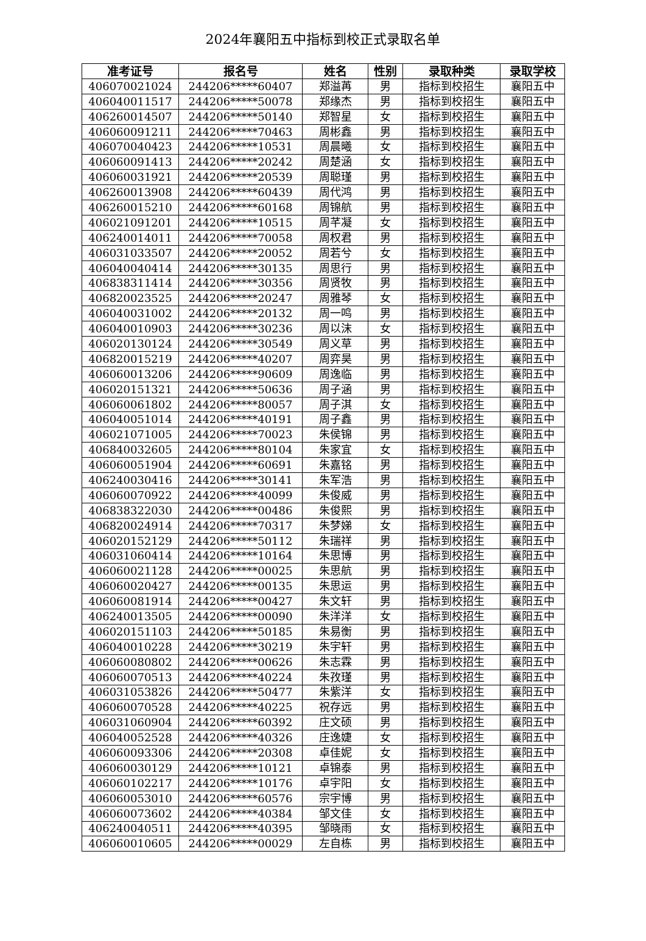2024年襄阳五中指标到校正式录取名单
| 准考证号 | 报名号 | 姓名 | 性别 | 录取种类 | 录取学校 |
| --- | --- | --- | --- | --- | --- |
| 406070021024 | 244206*****60407 | 郑溢苒 | 男 | 指标到校招生 | 襄阳五中 |
| 406040011517 | 244206*****50078 | 郑缘杰 | 男 | 指标到校招生 | 襄阳五中 |
| 406260014507 | 244206*****50140 | 郑智星 | 女 | 指标到校招生 | 襄阳五中 |
| 406060091211 | 244206*****70463 | 周彬鑫 | 男 | 指标到校招生 | 襄阳五中 |
| 406070040423 | 244206*****10531 | 周晨曦 | 女 | 指标到校招生 | 襄阳五中 |
| 406060091413 | 244206*****20242 | 周楚涵 | 女 | 指标到校招生 | 襄阳五中 |
| 406060031921 | 244206*****20539 | 周聪瑾 | 男 | 指标到校招生 | 襄阳五中 |
| 406260013908 | 244206*****60439 | 周代鸿 | 男 | 指标到校招生 | 襄阳五中 |
| 406260015210 | 244206*****60168 | 周锦航 | 男 | 指标到校招生 | 襄阳五中 |
| 406021091201 | 244206*****10515 | 周芊凝 | 女 | 指标到校招生 | 襄阳五中 |
| 406240014011 | 244206*****70058 | 周权君 | 男 | 指标到校招生 | 襄阳五中 |
| 406031033507 | 244206*****20052 | 周若兮 | 女 | 指标到校招生 | 襄阳五中 |
| 406040040414 | 244206*****30135 | 周思行 | 男 | 指标到校招生 | 襄阳五中 |
| 406838311414 | 244206*****30356 | 周贤牧 | 男 | 指标到校招生 | 襄阳五中 |
| 406820023525 | 244206*****20247 | 周雅琴 | 女 | 指标到校招生 | 襄阳五中 |
| 406040031002 | 244206*****20132 | 周一鸣 | 男 | 指标到校招生 | 襄阳五中 |
| 406040010903 | 244206*****30236 | 周以沫 | 女 | 指标到校招生 | 襄阳五中 |
| 406020130124 | 244206*****30549 | 周义草 | 男 | 指标到校招生 | 襄阳五中 |
| 406820015219 | 244206*****40207 | 周弈昊 | 男 | 指标到校招生 | 襄阳五中 |
| 406060013206 | 244206*****90609 | 周逸临 | 男 | 指标到校招生 | 襄阳五中 |
| 406020151321 | 244206*****50636 | 周子涵 | 男 | 指标到校招生 | 襄阳五中 |
| 406060061802 | 244206*****80057 | 周子淇 | 女 | 指标到校招生 | 襄阳五中 |
| 406040051014 | 244206*****40191 | 周子鑫 | 男 | 指标到校招生 | 襄阳五中 |
| 406021071005 | 244206*****70023 | 朱侯锦 | 男 | 指标到校招生 | 襄阳五中 |
| 406840032605 | 244206*****80104 | 朱家宜 | 女 | 指标到校招生 | 襄阳五中 |
| 406060051904 | 244206*****60691 | 朱嘉铭 | 男 | 指标到校招生 | 襄阳五中 |
| 406240030416 | 244206*****30141 | 朱军浩 | 男 | 指标到校招生 | 襄阳五中 |
| 406060070922 | 244206*****40099 | 朱俊威 | 男 | 指标到校招生 | 襄阳五中 |
| 406838322030 | 244206*****00486 | 朱俊熙 | 男 | 指标到校招生 | 襄阳五中 |
| 406820024914 | 244206*****70317 | 朱梦娣 | 女 | 指标到校招生 | 襄阳五中 |
| 406020152129 | 244206*****50112 | 朱瑞祥 | 男 | 指标到校招生 | 襄阳五中 |
| 406031060414 | 244206*****10164 | 朱思博 | 男 | 指标到校招生 | 襄阳五中 |
| 406060021128 | 244206*****00025 | 朱思航 | 男 | 指标到校招生 | 襄阳五中 |
| 406060020427 | 244206*****00135 | 朱思运 | 男 | 指标到校招生 | 襄阳五中 |
| 406060081914 | 244206*****00427 | 朱文轩 | 男 | 指标到校招生 | 襄阳五中 |
| 406240013505 | 244206*****00090 | 朱洋洋 | 女 | 指标到校招生 | 襄阳五中 |
| 406020151103 | 244206*****50185 | 朱易衡 | 男 | 指标到校招生 | 襄阳五中 |
| 406040010228 | 244206*****30219 | 朱宇轩 | 男 | 指标到校招生 | 襄阳五中 |
| 406060080802 | 244206*****00626 | 朱志霖 | 男 | 指标到校招生 | 襄阳五中 |
| 406060070513 | 244206*****40224 | 朱孜瑾 | 男 | 指标到校招生 | 襄阳五中 |
| 406031053826 | 244206*****50477 | 朱紫洋 | 女 | 指标到校招生 | 襄阳五中 |
| 406060070528 | 244206*****40225 | 祝存远 | 男 | 指标到校招生 | 襄阳五中 |
| 406031060904 | 244206*****60392 | 庄文硕 | 男 | 指标到校招生 | 襄阳五中 |
| 406040052528 | 244206*****40326 | 庄逸婕 | 女 | 指标到校招生 | 襄阳五中 |
| 406060093306 | 244206*****20308 | 卓佳妮 | 女 | 指标到校招生 | 襄阳五中 |
| 406060030129 | 244206*****10121 | 卓锦泰 | 男 | 指标到校招生 | 襄阳五中 |
| 406060102217 | 244206*****10176 | 卓宇阳 | 女 | 指标到校招生 | 襄阳五中 |
| 406060053010 | 244206*****60576 | 宗宇博 | 男 | 指标到校招生 | 襄阳五中 |
| 406060073602 | 244206*****40384 | 邹文佳 | 女 | 指标到校招生 | 襄阳五中 |
| 406240040511 | 244206*****40395 | 邹晓雨 | 女 | 指标到校招生 | 襄阳五中 |
| 406060010605 | 244206*****00029 | 左自栋 | 男 | 指标到校招生 | 襄阳五中 |